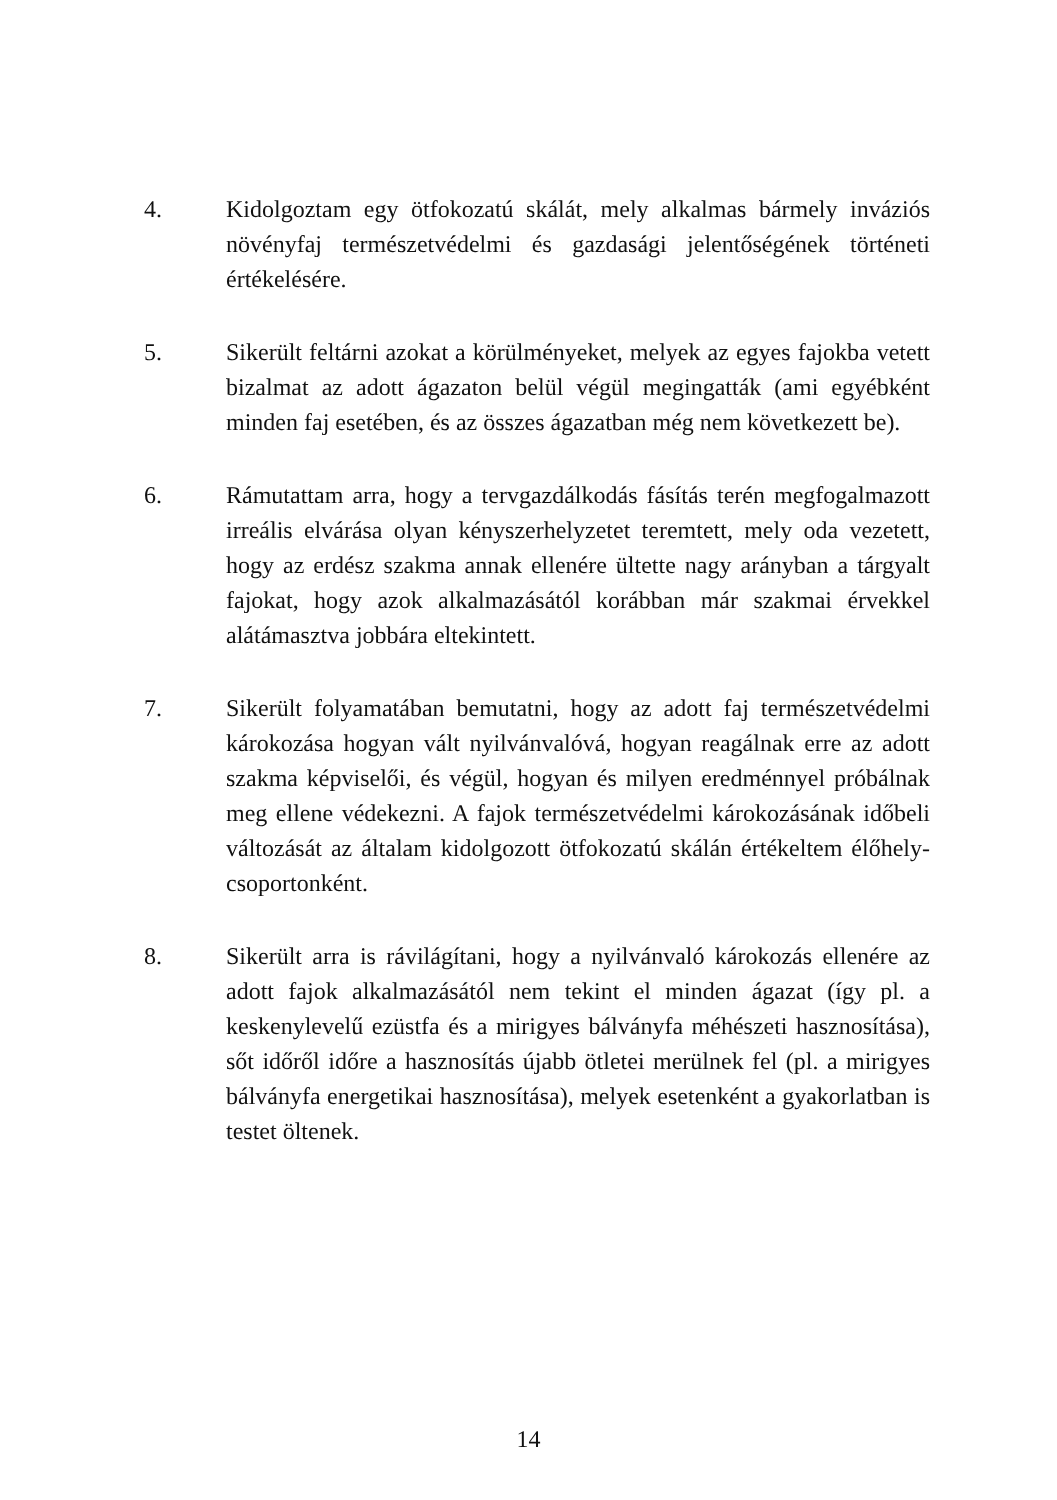4. Kidolgoztam egy ötfokozatú skálát, mely alkalmas bármely inváziós növényfaj természetvédelmi és gazdasági jelentőségének történeti értékelésére.
5. Sikerült feltárni azokat a körülményeket, melyek az egyes fajokba vetett bizalmat az adott ágazaton belül végül megingatták (ami egyébként minden faj esetében, és az összes ágazatban még nem következett be).
6. Rámutattam arra, hogy a tervgazdálkodás fásítás terén megfogalmazott irreális elvárása olyan kényszerhelyzetet teremtett, mely oda vezetett, hogy az erdész szakma annak ellenére ültette nagy arányban a tárgyalt fajokat, hogy azok alkalmazásától korábban már szakmai érvekkel alátámasztva jobbára eltekintett.
7. Sikerült folyamatában bemutatni, hogy az adott faj természetvédelmi károkozása hogyan vált nyilvánvalóvá, hogyan reagálnak erre az adott szakma képviselői, és végül, hogyan és milyen eredménnyel próbálnak meg ellene védekezni. A fajok természetvédelmi károkozásának időbeli változását az általam kidolgozott ötfokozatú skálán értékeltem élőhely-csoportonként.
8. Sikerült arra is rávilágítani, hogy a nyilvánvaló károkozás ellenére az adott fajok alkalmazásától nem tekint el minden ágazat (így pl. a keskenylevelű ezüstfa és a mirigyes bálványfa méhészeti hasznosítása), sőt időről időre a hasznosítás újabb ötletei merülnek fel (pl. a mirigyes bálványfa energetikai hasznosítása), melyek esetenként a gyakorlatban is testet öltenek.
14